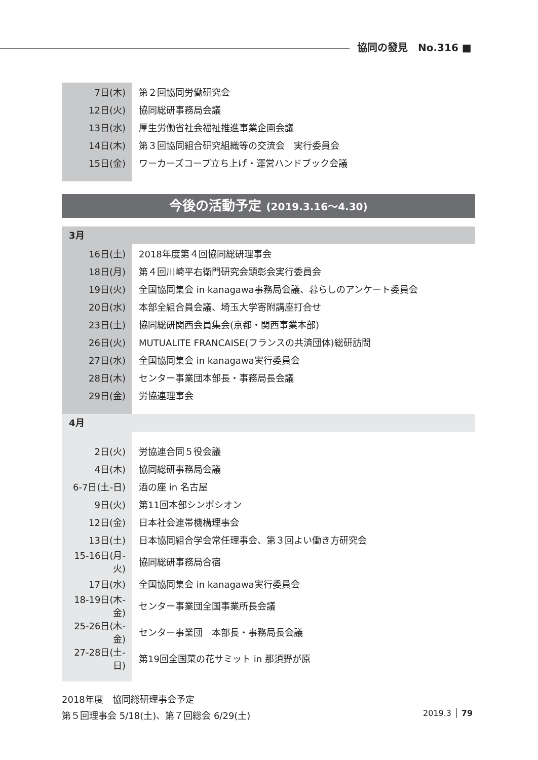協同の發見　No.316 ■
| 7日(木) | 第２回協同労働研究会 |
| 12日(火) | 協同総研事務局会議 |
| 13日(水) | 厚生労働省社会福祉推進事業企画会議 |
| 14日(木) | 第３回協同組合研究組織等の交流会 実行委員会 |
| 15日(金) | ワーカーズコープ立ち上げ・運営ハンドブック会議 |
今後の活動予定 (2019.3.16〜4.30)
3月
| 16日(土) | 2018年度第４回協同総研理事会 |
| 18日(月) | 第４回川崎平右衛門研究会顕彰会実行委員会 |
| 19日(火) | 全国協同集会 in kanagawa事務局会議、暮らしのアンケート委員会 |
| 20日(水) | 本部全組合員会議、埼玉大学寄附講座打合せ |
| 23日(土) | 協同総研関西会員集会(京都・関西事業本部) |
| 26日(火) | MUTUALITE FRANCAISE(フランスの共済団体)総研訪問 |
| 27日(水) | 全国協同集会 in kanagawa実行委員会 |
| 28日(木) | センター事業団本部長・事務局長会議 |
| 29日(金) | 労協連理事会 |
4月
| 2日(火) | 労協連合同５役会議 |
| 4日(木) | 協同総研事務局会議 |
| 6-7日(土-日) | 酒の座 in 名古屋 |
| 9日(火) | 第11回本部シンポシオン |
| 12日(金) | 日本社会連帯機構理事会 |
| 13日(土) | 日本協同組合学会常任理事会、第３回よい働き方研究会 |
| 15-16日(月-火) | 協同総研事務局合宿 |
| 17日(水) | 全国協同集会 in kanagawa実行委員会 |
| 18-19日(木-金) | センター事業団全国事業所長会議 |
| 25-26日(木-金) | センター事業団 本部長・事務局長会議 |
| 27-28日(土-日) | 第19回全国菜の花サミット in 那須野が原 |
2018年度　協同総研理事会予定
第５回理事会 5/18(土)、第７回総会 6/29(土)
2019.3 │ 79